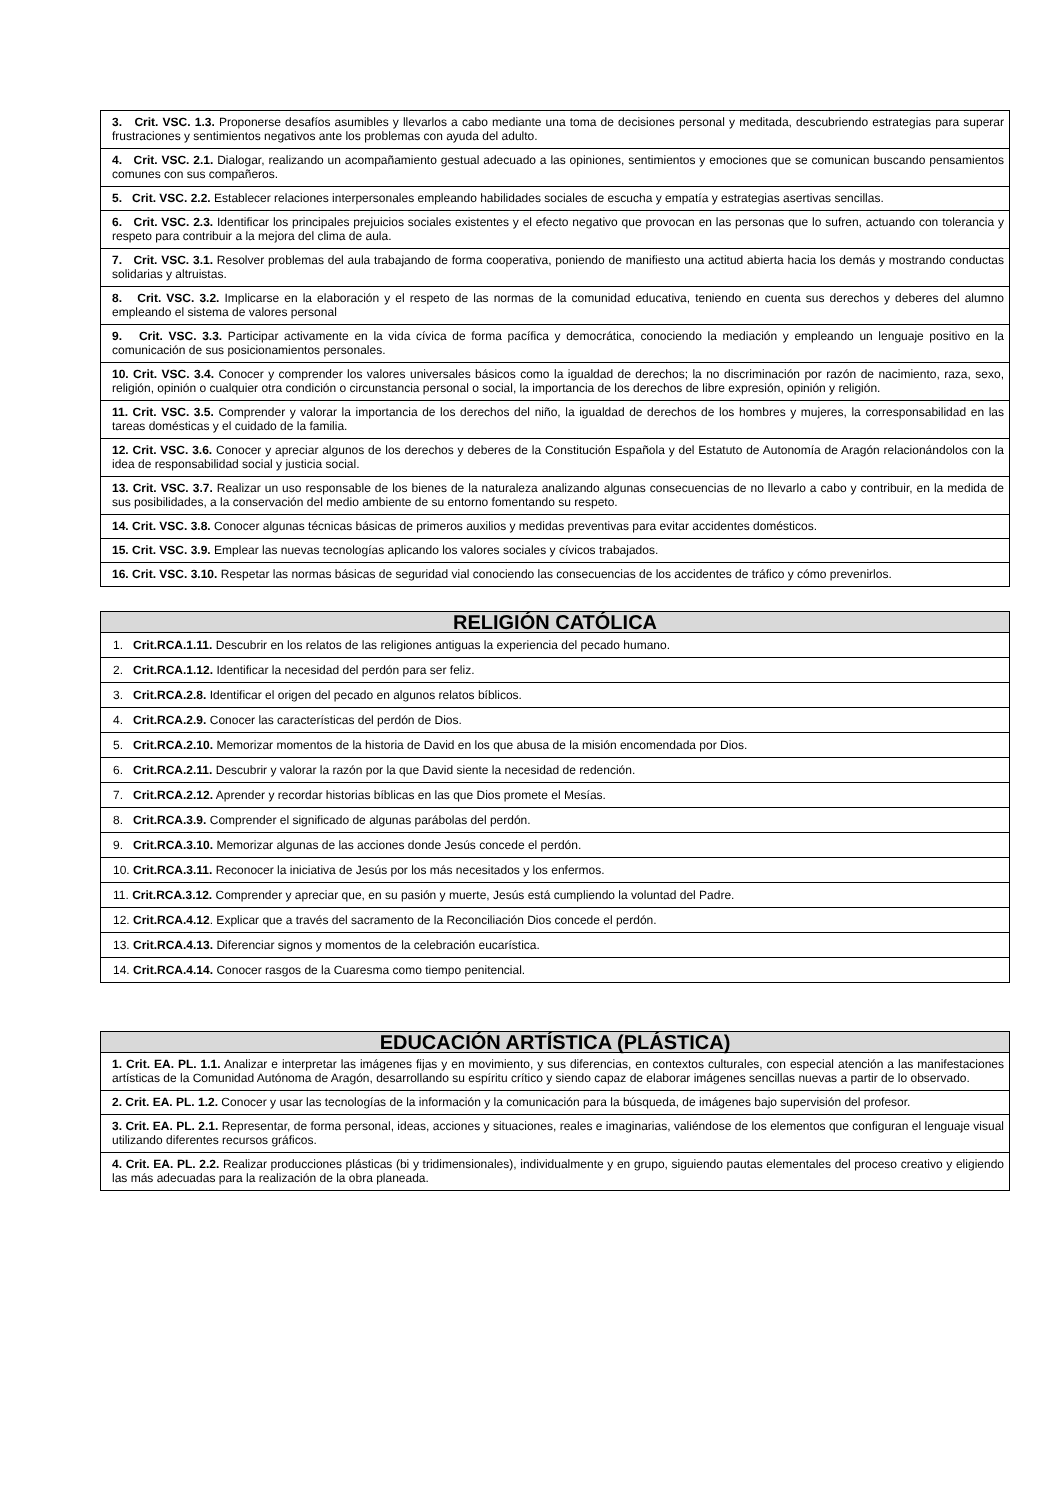| 3. Crit. VSC. 1.3. Proponerse desafíos asumibles y llevarlos a cabo mediante una toma de decisiones personal y meditada, descubriendo estrategias para superar frustraciones y sentimientos negativos ante los problemas con ayuda del adulto. |
| 4. Crit. VSC. 2.1. Dialogar, realizando un acompañamiento gestual adecuado a las opiniones, sentimientos y emociones que se comunican buscando pensamientos comunes con sus compañeros. |
| 5. Crit. VSC. 2.2. Establecer relaciones interpersonales empleando habilidades sociales de escucha y empatía y estrategias asertivas sencillas. |
| 6. Crit. VSC. 2.3. Identificar los principales prejuicios sociales existentes y el efecto negativo que provocan en las personas que lo sufren, actuando con tolerancia y respeto para contribuir a la mejora del clima de aula. |
| 7. Crit. VSC. 3.1. Resolver problemas del aula trabajando de forma cooperativa, poniendo de manifiesto una actitud abierta hacia los demás y mostrando conductas solidarias y altruistas. |
| 8. Crit. VSC. 3.2. Implicarse en la elaboración y el respeto de las normas de la comunidad educativa, teniendo en cuenta sus derechos y deberes del alumno empleando el sistema de valores personal |
| 9. Crit. VSC. 3.3. Participar activamente en la vida cívica de forma pacífica y democrática, conociendo la mediación y empleando un lenguaje positivo en la comunicación de sus posicionamientos personales. |
| 10. Crit. VSC. 3.4. Conocer y comprender los valores universales básicos como la igualdad de derechos; la no discriminación por razón de nacimiento, raza, sexo, religión, opinión o cualquier otra condición o circunstancia personal o social, la importancia de los derechos de libre expresión, opinión y religión. |
| 11. Crit. VSC. 3.5. Comprender y valorar la importancia de los derechos del niño, la igualdad de derechos de los hombres y mujeres, la corresponsabilidad en las tareas domésticas y el cuidado de la familia. |
| 12. Crit. VSC. 3.6. Conocer y apreciar algunos de los derechos y deberes de la Constitución Española y del Estatuto de Autonomía de Aragón relacionándolos con la idea de responsabilidad social y justicia social. |
| 13. Crit. VSC. 3.7. Realizar un uso responsable de los bienes de la naturaleza analizando algunas consecuencias de no llevarlo a cabo y contribuir, en la medida de sus posibilidades, a la conservación del medio ambiente de su entorno fomentando su respeto. |
| 14. Crit. VSC. 3.8. Conocer algunas técnicas básicas de primeros auxilios y medidas preventivas para evitar accidentes domésticos. |
| 15. Crit. VSC. 3.9. Emplear las nuevas tecnologías aplicando los valores sociales y cívicos trabajados. |
| 16. Crit. VSC. 3.10. Respetar las normas básicas de seguridad vial conociendo las consecuencias de los accidentes de tráfico y cómo prevenirlos. |
| RELIGIÓN CATÓLICA |
| --- |
| 1. Crit.RCA.1.11. Descubrir en los relatos de las religiones antiguas la experiencia del pecado humano. |
| 2. Crit.RCA.1.12. Identificar la necesidad del perdón para ser feliz. |
| 3. Crit.RCA.2.8. Identificar el origen del pecado en algunos relatos bíblicos. |
| 4. Crit.RCA.2.9. Conocer las características del perdón de Dios. |
| 5. Crit.RCA.2.10. Memorizar momentos de la historia de David en los que abusa de la misión encomendada por Dios. |
| 6. Crit.RCA.2.11. Descubrir y valorar la razón por la que David siente la necesidad de redención. |
| 7. Crit.RCA.2.12. Aprender y recordar historias bíblicas en las que Dios promete el Mesías. |
| 8. Crit.RCA.3.9. Comprender el significado de algunas parábolas del perdón. |
| 9. Crit.RCA.3.10. Memorizar algunas de las acciones donde Jesús concede el perdón. |
| 10. Crit.RCA.3.11. Reconocer la iniciativa de Jesús por los más necesitados y los enfermos. |
| 11. Crit.RCA.3.12. Comprender y apreciar que, en su pasión y muerte, Jesús está cumpliendo la voluntad del Padre. |
| 12. Crit.RCA.4.12 . Explicar que a través del sacramento de la Reconciliación Dios concede el perdón. |
| 13. Crit.RCA.4.13. Diferenciar signos y momentos de la celebración eucarística. |
| 14. Crit.RCA.4.14. Conocer rasgos de la Cuaresma como tiempo penitencial. |
| EDUCACIÓN ARTÍSTICA (PLÁSTICA) |
| --- |
| 1. Crit. EA. PL. 1.1. Analizar e interpretar las imágenes fijas y en movimiento, y sus diferencias, en contextos culturales, con especial atención a las manifestaciones artísticas de la Comunidad Autónoma de Aragón, desarrollando su espíritu crítico y siendo capaz de elaborar imágenes sencillas nuevas a partir de lo observado. |
| 2. Crit. EA. PL. 1.2. Conocer y usar las tecnologías de la información y la comunicación para la búsqueda, de imágenes bajo supervisión del profesor. |
| 3. Crit. EA. PL. 2.1. Representar, de forma personal, ideas, acciones y situaciones, reales e imaginarias, valiéndose de los elementos que configuran el lenguaje visual utilizando diferentes recursos gráficos. |
| 4. Crit. EA. PL. 2.2. Realizar producciones plásticas (bi y tridimensionales), individualmente y en grupo, siguiendo pautas elementales del proceso creativo y eligiendo las más adecuadas para la realización de la obra planeada. |